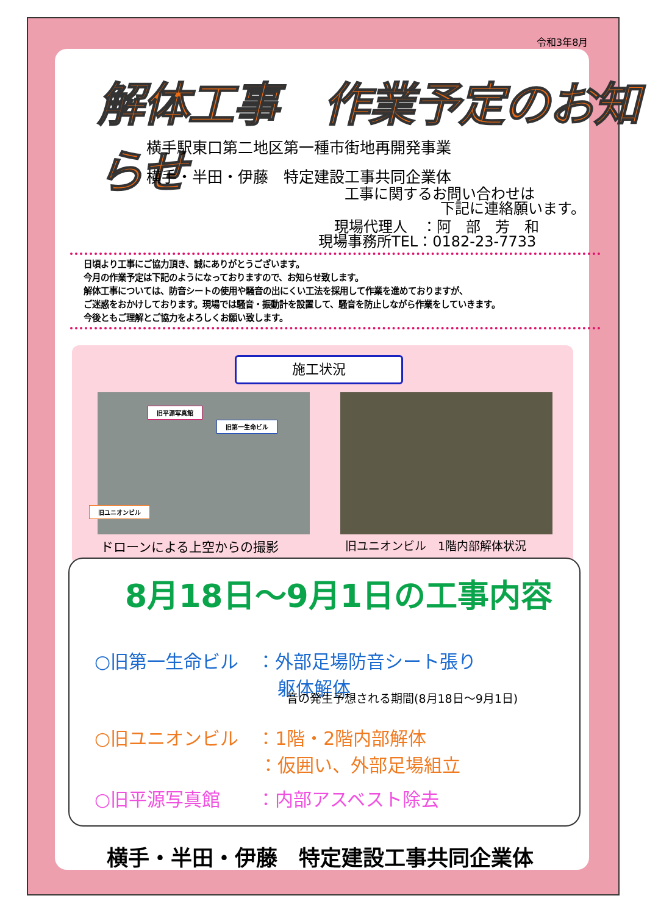令和3年8月
解体工事　作業予定のお知らせ
横手駅東口第二地区第一種市街地再開発事業
横手・半田・伊藤　特定建設工事共同企業体
工事に関するお問い合わせは
下記に連絡願います。
現場代理人　：阿　部　芳　和
現場事務所TEL：0182-23-7733
日頃より工事にご協力頂き、誠にありがとうございます。
今月の作業予定は下記のようになっておりますので、お知らせ致します。
解体工事については、防音シートの使用や騒音の出にくい工法を採用して作業を進めておりますが、
ご迷惑をおかけしております。現場では騒音・振動計を設置して、騒音を防止しながら作業をしていきます。
今後ともご理解とご協力をよろしくお願い致します。
施工状況
旧平源写真館
旧第一生命ビル
旧ユニオンビル
ドローンによる上空からの撮影 旧ユニオンビル　1階内部解体状況
8月18日～9月1日の工事内容
○旧第一生命ビル　：外部足場防音シート張り
　　　　　　　　　　躯体解体
音の発生予想される期間(8月18日～9月1日)
○旧ユニオンビル　：1階・2階内部解体
　　　　　　　　　：仮囲い、外部足場組立
○旧平源写真館　　：内部アスベスト除去
横手・半田・伊藤　特定建設工事共同企業体